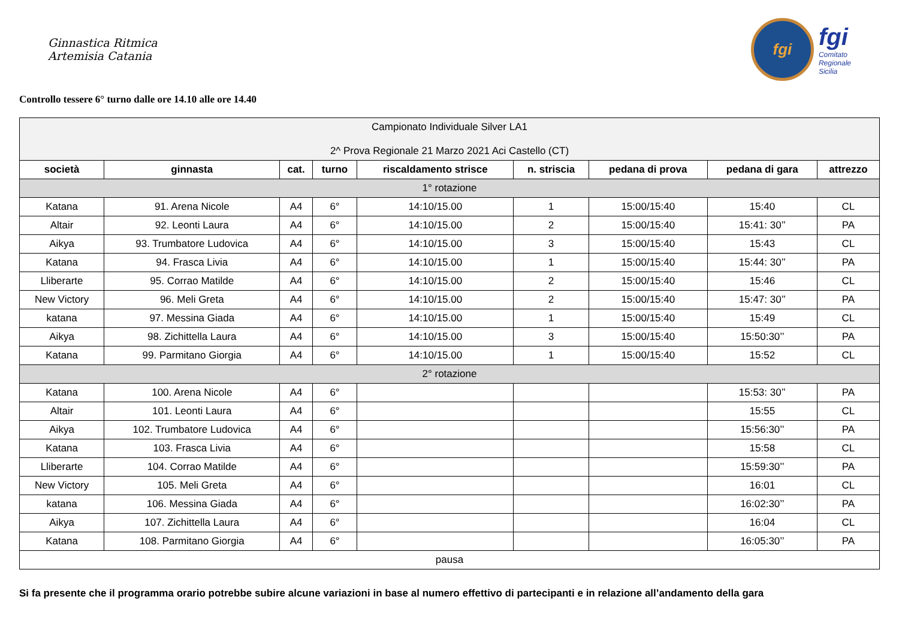Ginnastica Ritmica
Artemisia Catania
fgi
fgi
Comitato
Regionale
Sicilia
Controllo tessere 6° turno dalle ore 14.10 alle ore 14.40
| Campionato Individuale Silver LA1 2^ Prova Regionale 21 Marzo 2021 Aci Castello (CT) | | | | | | | | |
| società | ginnasta | cat. | turno | riscaldamento strisce | n. striscia | pedana di prova | pedana di gara | attrezzo |
| 1° rotazione | | | | | | | | |
| Katana | 91. Arena Nicole | A4 | 6° | 14:10/15.00 | 1 | 15:00/15:40 | 15:40 | CL |
| Altair | 92. Leonti Laura | A4 | 6° | 14:10/15.00 | 2 | 15:00/15:40 | 15:41: 30’’ | PA |
| Aikya | 93. Trumbatore Ludovica | A4 | 6° | 14:10/15.00 | 3 | 15:00/15:40 | 15:43 | CL |
| Katana | 94. Frasca Livia | A4 | 6° | 14:10/15.00 | 1 | 15:00/15:40 | 15:44: 30’’ | PA |
| Lliberarte | 95. Corrao Matilde | A4 | 6° | 14:10/15.00 | 2 | 15:00/15:40 | 15:46 | CL |
| New Victory | 96. Meli Greta | A4 | 6° | 14:10/15.00 | 2 | 15:00/15:40 | 15:47: 30’’ | PA |
| katana | 97. Messina Giada | A4 | 6° | 14:10/15.00 | 1 | 15:00/15:40 | 15:49 | CL |
| Aikya | 98. Zichittella Laura | A4 | 6° | 14:10/15.00 | 3 | 15:00/15:40 | 15:50:30’’ | PA |
| Katana | 99. Parmitano Giorgia | A4 | 6° | 14:10/15.00 | 1 | 15:00/15:40 | 15:52 | CL |
| 2° rotazione | | | | | | | | |
| Katana | 100. Arena Nicole | A4 | 6° | | | | 15:53: 30’’ | PA |
| Altair | 101. Leonti Laura | A4 | 6° | | | | 15:55 | CL |
| Aikya | 102. Trumbatore Ludovica | A4 | 6° | | | | 15:56:30’’ | PA |
| Katana | 103. Frasca Livia | A4 | 6° | | | | 15:58 | CL |
| Lliberarte | 104. Corrao Matilde | A4 | 6° | | | | 15:59:30’’ | PA |
| New Victory | 105. Meli Greta | A4 | 6° | | | | 16:01 | CL |
| katana | 106. Messina Giada | A4 | 6° | | | | 16:02:30’’ | PA |
| Aikya | 107. Zichittella Laura | A4 | 6° | | | | 16:04 | CL |
| Katana | 108. Parmitano Giorgia | A4 | 6° | | | | 16:05:30’’ | PA |
| pausa | | | | | | | | |
Si fa presente che il programma orario potrebbe subire alcune variazioni in base al numero effettivo di partecipanti e in relazione all’andamento della gara